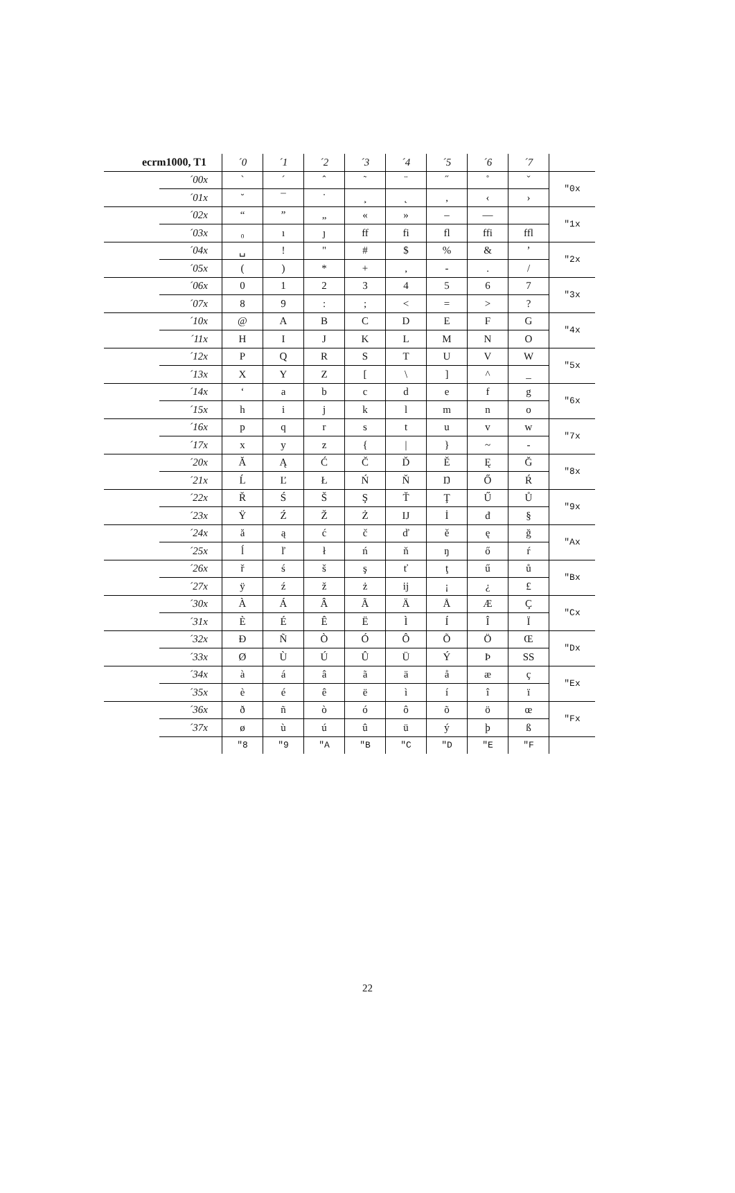| ecrm1000, T1 | | ´0 | ´1 | ´2 | ´3 | ´4 | ´5 | ´6 | ´7 | |
| --- | --- | --- | --- | --- | --- | --- | --- | --- | --- | --- |
| | ´00x | ` | ´ | ˆ | ˜ | ¨ | ˝ | ˚ | ˇ | ″0x |
| | ´01x | ˘ | ¯ | ˙ | ¸ | ˛ | ‚ | ‹ | › | |
| | ´02x | “ | ” | „ | « | » | – | — | | ″1x |
| | ´03x | ₀ | ı | ȷ | ff | fi | fl | ffi | ffl | |
| | ´04x | ␣ | ! | " | # | $ | % | & | ’ | ″2x |
| | ´05x | ( | ) | * | + | , | - | . | / | |
| | ´06x | 0 | 1 | 2 | 3 | 4 | 5 | 6 | 7 | ″3x |
| | ´07x | 8 | 9 | : | ; | < | = | > | ? | |
| | ´10x | @ | A | B | C | D | E | F | G | ″4x |
| | ´11x | H | I | J | K | L | M | N | O | |
| | ´12x | P | Q | R | S | T | U | V | W | ″5x |
| | ´13x | X | Y | Z | [ | \ | ] | ^ | _ | |
| | ´14x | ‘ | a | b | c | d | e | f | g | ″6x |
| | ´15x | h | i | j | k | l | m | n | o | |
| | ´16x | p | q | r | s | t | u | v | w | ″7x |
| | ´17x | x | y | z | { | / | } | ~ | - | |
| | ´20x | Ă | Ą | Ć | Č | Ď | Ě | Ę | Ğ | ″8x |
| | ´21x | Ĺ | Ľ | Ł | Ń | Ň | Ŋ | Ő | Ŕ | |
| | ´22x | Ř | Ś | Š | Ş | Ť | Ţ | Ű | Ů | ″9x |
| | ´23x | Ÿ | Ź | Ž | Ż | IJ | İ | đ | § | |
| | ´24x | ă | ą | ć | č | ď | ě | ę | ğ | ″Ax |
| | ´25x | ĺ | ľ | ł | ń | ň | ŋ | ő | ŕ | |
| | ´26x | ř | ś | š | ş | ť | ţ | ű | ů | ″Bx |
| | ´27x | ÿ | ź | ž | ż | ij | ¡ | ¿ | £ | |
| | ´30x | À | Á | Â | Ã | Ä | Å | Æ | Ç | ″Cx |
| | ´31x | È | É | Ê | Ë | Ì | Í | Î | Ï | |
| | ´32x | Ð | Ñ | Ò | Ó | Ô | Õ | Ö | Œ | ″Dx |
| | ´33x | Ø | Ù | Ú | Û | Ü | Ý | Þ | SS | |
| | ´34x | à | á | â | ã | ä | å | æ | ç | ″Ex |
| | ´35x | è | é | ê | ë | ì | í | î | ï | |
| | ´36x | ð | ñ | ò | ó | ô | õ | ö | œ | ″Fx |
| | ´37x | ø | ù | ú | û | ü | ý | þ | ß | |
| | | ″8 | ″9 | ″A | ″B | ″C | ″D | ″E | ″F | |
22